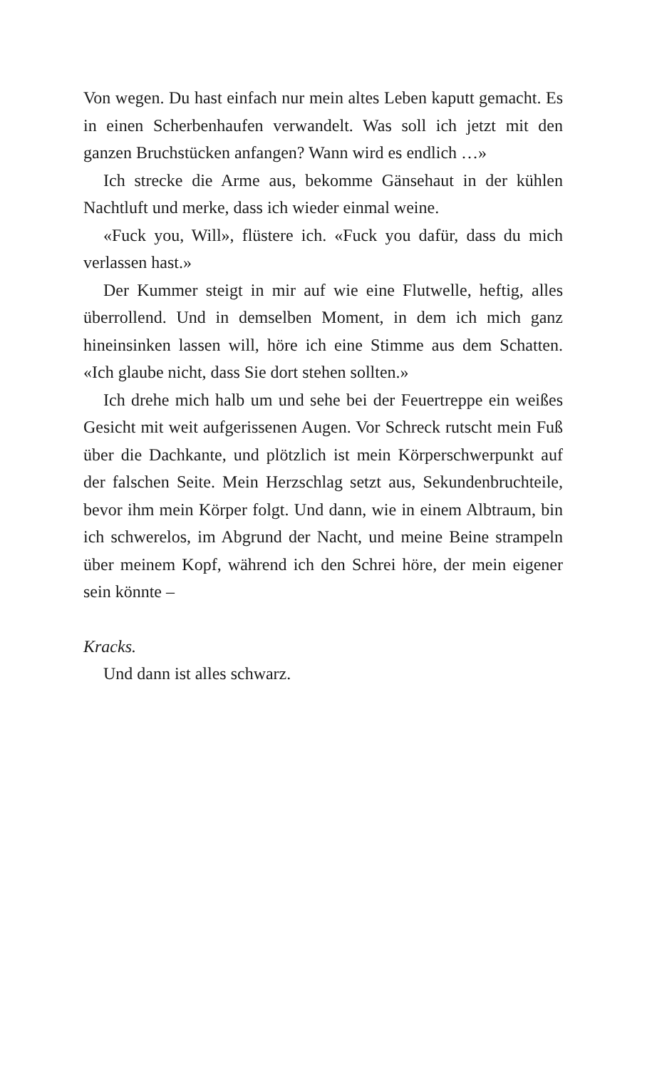Von wegen. Du hast einfach nur mein altes Leben kaputt gemacht. Es in einen Scherbenhaufen verwandelt. Was soll ich jetzt mit den ganzen Bruchstücken anfangen? Wann wird es endlich …»
Ich strecke die Arme aus, bekomme Gänsehaut in der kühlen Nachtluft und merke, dass ich wieder einmal weine.
«Fuck you, Will», flüstere ich. «Fuck you dafür, dass du mich verlassen hast.»
Der Kummer steigt in mir auf wie eine Flutwelle, heftig, alles überrollend. Und in demselben Moment, in dem ich mich ganz hineinsinken lassen will, höre ich eine Stimme aus dem Schatten. «Ich glaube nicht, dass Sie dort stehen sollten.»
Ich drehe mich halb um und sehe bei der Feuertreppe ein weißes Gesicht mit weit aufgerissenen Augen. Vor Schreck rutscht mein Fuß über die Dachkante, und plötzlich ist mein Körperschwerpunkt auf der falschen Seite. Mein Herzschlag setzt aus, Sekundenbruchteile, bevor ihm mein Körper folgt. Und dann, wie in einem Albtraum, bin ich schwerelos, im Abgrund der Nacht, und meine Beine strampeln über meinem Kopf, während ich den Schrei höre, der mein eigener sein könnte –
Kracks.
Und dann ist alles schwarz.